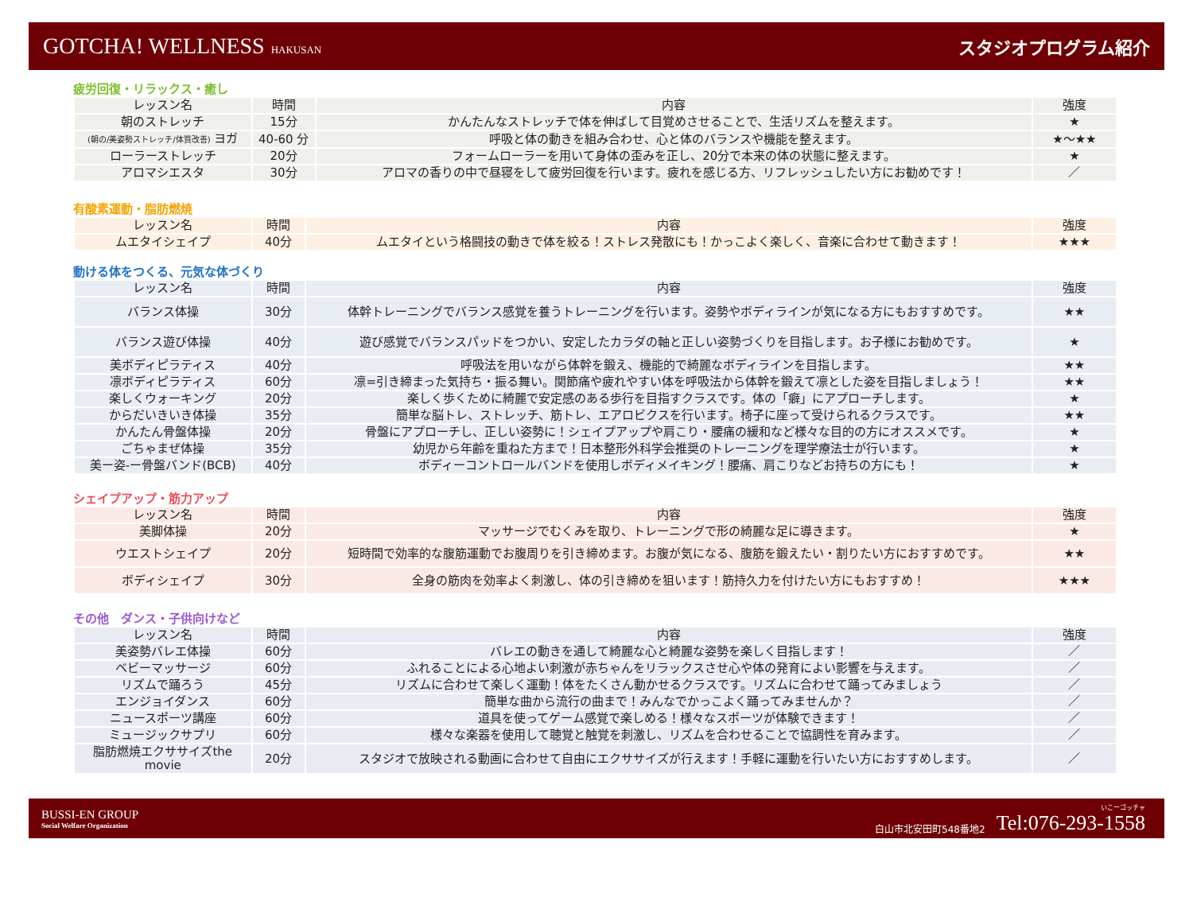GOTCHA! WELLNESS HAKUSAN
スタジオプログラム紹介
疲労回復・リラックス・癒し
| レッスン名 | 時間 | 内容 | 強度 |
| --- | --- | --- | --- |
| 朝のストレッチ | 15分 | かんたんなストレッチで体を伸ばして目覚めさせることで、生活リズムを整えます。 | ★ |
| (朝の/美姿勢ストレッチ/体質改善) ヨガ | 40-60 分 | 呼吸と体の動きを組み合わせ、心と体のバランスや機能を整えます。 | ★～★★ |
| ローラーストレッチ | 20分 | フォームローラーを用いて身体の歪みを正し、20分で本来の体の状態に整えます。 | ★ |
| アロマシエスタ | 30分 | アロマの香りの中で昼寝をして疲労回復を行います。疲れを感じる方、リフレッシュしたい方にお勧めです！ | ／ |
有酸素運動・脂肪燃焼
| レッスン名 | 時間 | 内容 | 強度 |
| --- | --- | --- | --- |
| ムエタイシェイプ | 40分 | ムエタイという格闘技の動きで体を絞る！ストレス発散にも！かっこよく楽しく、音楽に合わせて動きます！ | ★★★ |
動ける体をつくる、元気な体づくり
| レッスン名 | 時間 | 内容 | 強度 |
| --- | --- | --- | --- |
| バランス体操 | 30分 | 体幹トレーニングでバランス感覚を養うトレーニングを行います。姿勢やボディラインが気になる方にもおすすめです。 | ★★ |
| バランス遊び体操 | 40分 | 遊び感覚でバランスパッドをつかい、安定したカラダの軸と正しい姿勢づくりを目指します。お子様にお勧めです。 | ★ |
| 美ボディピラティス | 40分 | 呼吸法を用いながら体幹を鍛え、機能的で綺麗なボディラインを目指します。 | ★★ |
| 凛ボディピラティス | 60分 | 凛=引き締まった気持ち・振る舞い。関節痛や疲れやすい体を呼吸法から体幹を鍛えて凛とした姿を目指しましょう！ | ★★ |
| 楽しくウォーキング | 20分 | 楽しく歩くために綺麗で安定感のある歩行を目指すクラスです。体の「癖」にアプローチします。 | ★ |
| からだいきいき体操 | 35分 | 簡単な脳トレ、ストレッチ、筋トレ、エアロビクスを行います。椅子に座って受けられるクラスです。 | ★★ |
| かんたん骨盤体操 | 20分 | 骨盤にアプローチし、正しい姿勢に！シェイプアップや肩こり・腰痛の緩和など様々な目的の方にオススメです。 | ★ |
| ごちゃまぜ体操 | 35分 | 幼児から年齢を重ねた方まで！日本整形外科学会推奨のトレーニングを理学療法士が行います。 | ★ |
| 美ー姿-ー骨盤バンド(BCB) | 40分 | ボディーコントロールバンドを使用しボディメイキング！腰痛、肩こりなどお持ちの方にも！ | ★ |
シェイプアップ・筋力アップ
| レッスン名 | 時間 | 内容 | 強度 |
| --- | --- | --- | --- |
| 美脚体操 | 20分 | マッサージでむくみを取り、トレーニングで形の綺麗な足に導きます。 | ★ |
| ウエストシェイプ | 20分 | 短時間で効率的な腹筋運動でお腹周りを引き締めます。お腹が気になる、腹筋を鍛えたい・割りたい方におすすめです。 | ★★ |
| ボディシェイプ | 30分 | 全身の筋肉を効率よく刺激し、体の引き締めを狙います！筋持久力を付けたい方にもおすすめ！ | ★★★ |
その他　ダンス・子供向けなど
| レッスン名 | 時間 | 内容 | 強度 |
| --- | --- | --- | --- |
| 美姿勢バレエ体操 | 60分 | バレエの動きを通して綺麗な心と綺麗な姿勢を楽しく目指します！ | ／ |
| ベビーマッサージ | 60分 | ふれることによる心地よい刺激が赤ちゃんをリラックスさせ心や体の発育によい影響を与えます。 | ／ |
| リズムで踊ろう | 45分 | リズムに合わせて楽しく運動！体をたくさん動かせるクラスです。リズムに合わせて踊ってみましょう | ／ |
| エンジョイダンス | 60分 | 簡単な曲から流行の曲まで！みんなでかっこよく踊ってみませんか？ | ／ |
| ニュースポーツ講座 | 60分 | 道具を使ってゲーム感覚で楽しめる！様々なスポーツが体験できます！ | ／ |
| ミュージックサプリ | 60分 | 様々な楽器を使用して聴覚と触覚を刺激し、リズムを合わせることで協調性を育みます。 | ／ |
| 脂肪燃焼エクササイズthe movie | 20分 | スタジオで放映される動画に合わせて自由にエクササイズが行えます！手軽に運動を行いたい方におすすめします。 | ／ |
BUSSI-EN GROUP
Social Welfare Organization
白山市北安田町548番地2 いこーゴッチャ
Tel:076-293-1558